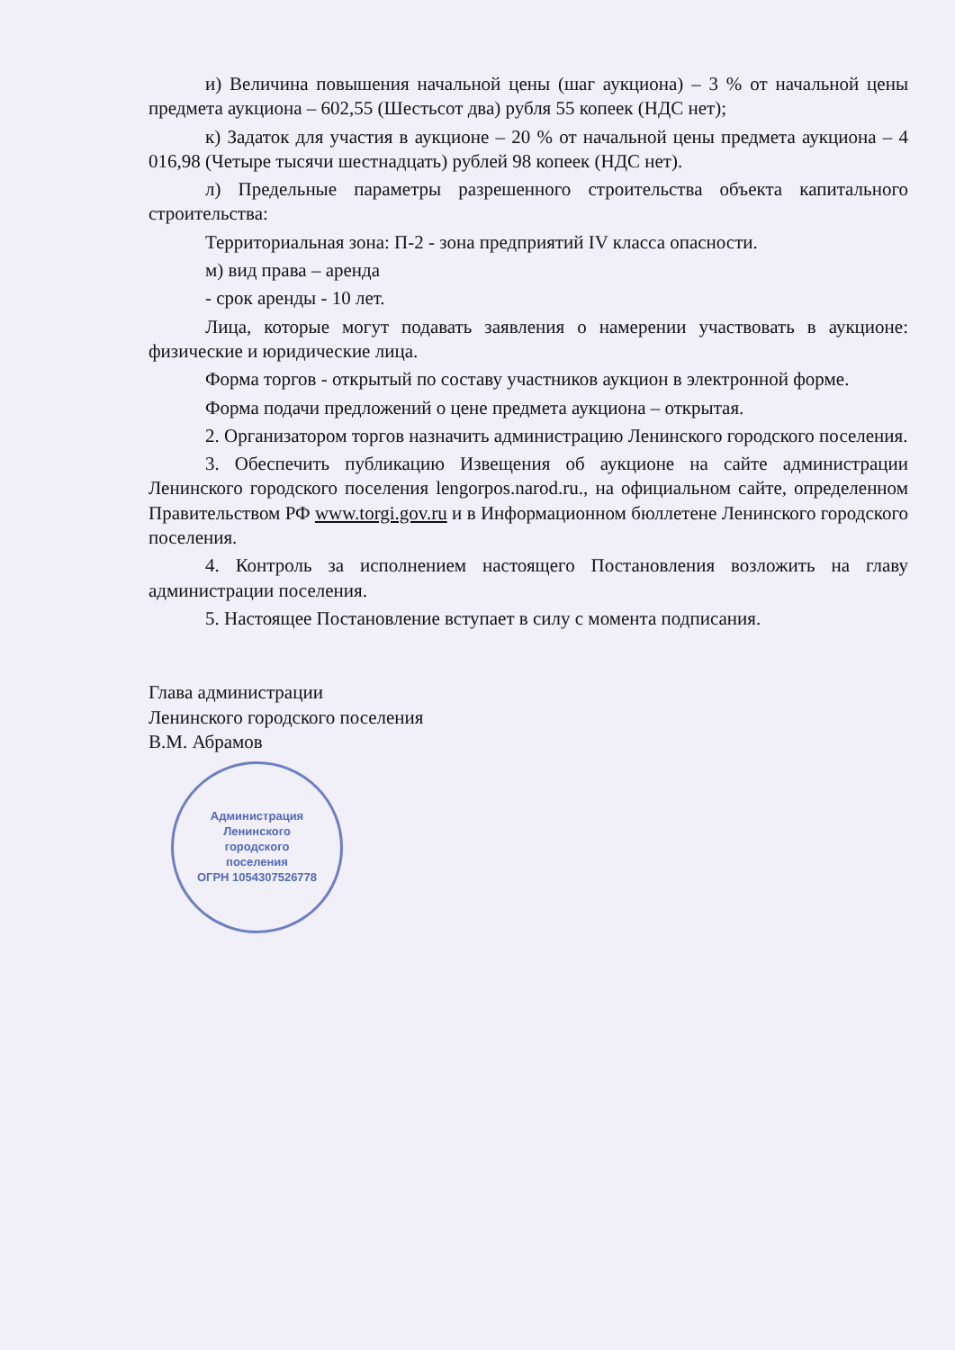и) Величина повышения начальной цены (шаг аукциона) – 3 % от начальной цены предмета аукциона – 602,55 (Шестьсот два) рубля 55 копеек (НДС нет);
к) Задаток для участия в аукционе – 20 % от начальной цены предмета аукциона – 4 016,98 (Четыре тысячи шестнадцать) рублей 98 копеек (НДС нет).
л) Предельные параметры разрешенного строительства объекта капитального строительства:
Территориальная зона: П-2 - зона предприятий IV класса опасности.
м) вид права – аренда
- срок аренды - 10 лет.
Лица, которые могут подавать заявления о намерении участвовать в аукционе: физические и юридические лица.
Форма торгов - открытый по составу участников аукцион в электронной форме.
Форма подачи предложений о цене предмета аукциона – открытая.
2. Организатором торгов назначить администрацию Ленинского городского поселения.
3. Обеспечить публикацию Извещения об аукционе на сайте администрации Ленинского городского поселения lengorpos.narod.ru., на официальном сайте, определенном Правительством РФ www.torgi.gov.ru и в Информационном бюллетене Ленинского городского поселения.
4. Контроль за исполнением настоящего Постановления возложить на главу администрации поселения.
5. Настоящее Постановление вступает в силу с момента подписания.
Глава администрации
Ленинского городского поселения
В.М. Абрамов
Администрация
Ленинского
городского
поселения
ОГРН 1054307526778